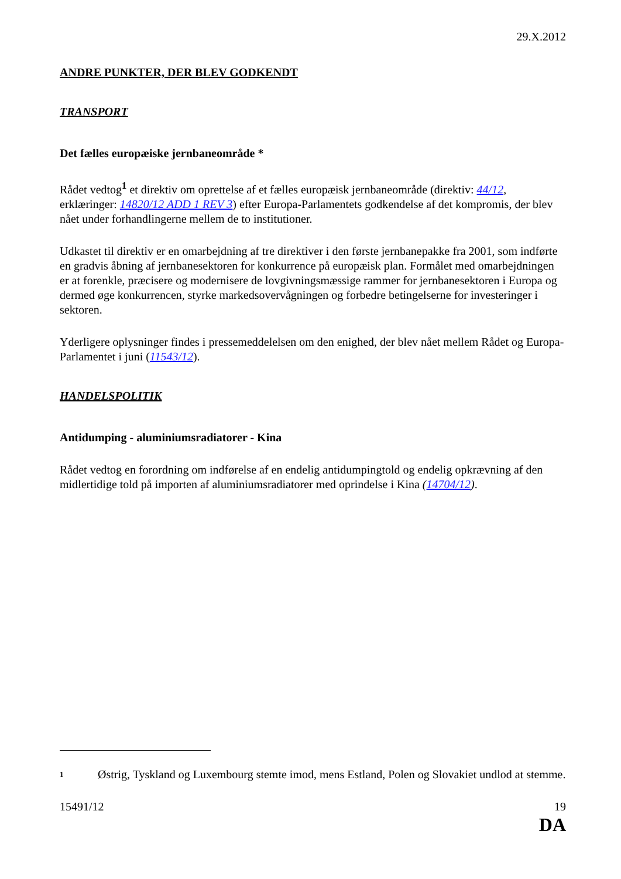29.X.2012
ANDRE PUNKTER, DER BLEV GODKENDT
TRANSPORT
Det fælles europæiske jernbaneområde *
Rådet vedtog<sup>1</sup> et direktiv om oprettelse af et fælles europæisk jernbaneområde (direktiv: 44/12, erklæringer: 14820/12 ADD 1 REV 3) efter Europa-Parlamentets godkendelse af det kompromis, der blev nået under forhandlingerne mellem de to institutioner.
Udkastet til direktiv er en omarbejdning af tre direktiver i den første jernbanepakke fra 2001, som indførte en gradvis åbning af jernbanesektoren for konkurrence på europæisk plan. Formålet med omarbejdningen er at forenkle, præcisere og modernisere de lovgivningsmæssige rammer for jernbanesektoren i Europa og dermed øge konkurrencen, styrke markedsovervågningen og forbedre betingelserne for investeringer i sektoren.
Yderligere oplysninger findes i pressemeddelelsen om den enighed, der blev nået mellem Rådet og Europa-Parlamentet i juni (11543/12).
HANDELSPOLITIK
Antidumping - aluminiumsradiatorer - Kina
Rådet vedtog en forordning om indførelse af en endelig antidumpingtold og endelig opkrævning af den midlertidige told på importen af aluminiumsradiatorer med oprindelse i Kina (14704/12).
<sup>1</sup>
Østrig, Tyskland og Luxembourg stemte imod, mens Estland, Polen og Slovakiet undlod at stemme.
15491/12 19
DA